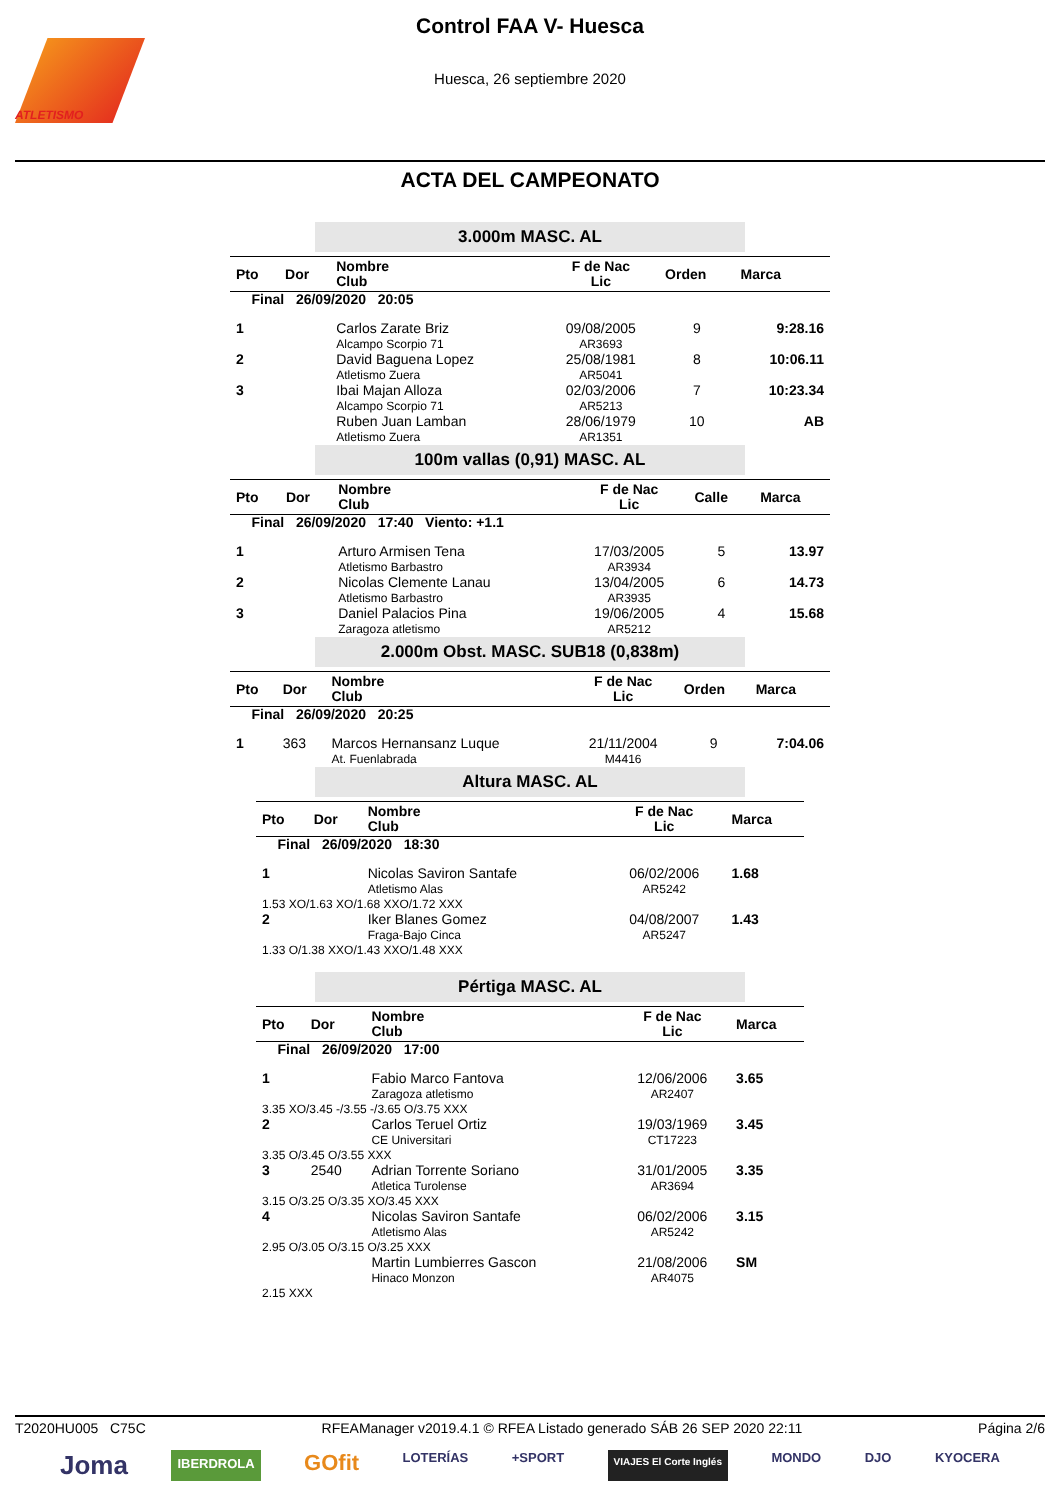ATLETISMO
Control FAA V- Huesca
Huesca, 26 septiembre 2020
ACTA DEL CAMPEONATO
3.000m MASC. AL
| Pto | Dor | Nombre Club | F de Nac Lic | Orden | Marca |
| --- | --- | --- | --- | --- | --- |
| Final 26/09/2020 20:05 | | | | | |
| 1 | | Carlos Zarate Briz Alcampo Scorpio 71 | 09/08/2005 AR3693 | 9 | 9:28.16 |
| 2 | | David Baguena Lopez Atletismo Zuera | 25/08/1981 AR5041 | 8 | 10:06.11 |
| 3 | | Ibai Majan Alloza Alcampo Scorpio 71 | 02/03/2006 AR5213 | 7 | 10:23.34 |
| | | Ruben Juan Lamban Atletismo Zuera | 28/06/1979 AR1351 | 10 | AB |
100m vallas (0,91) MASC. AL
| Pto | Dor | Nombre Club | F de Nac Lic | Calle | Marca |
| --- | --- | --- | --- | --- | --- |
| Final 26/09/2020 17:40 Viento: +1.1 | | | | | |
| 1 | | Arturo Armisen Tena Atletismo Barbastro | 17/03/2005 AR3934 | 5 | 13.97 |
| 2 | | Nicolas Clemente Lanau Atletismo Barbastro | 13/04/2005 AR3935 | 6 | 14.73 |
| 3 | | Daniel Palacios Pina Zaragoza atletismo | 19/06/2005 AR5212 | 4 | 15.68 |
2.000m Obst. MASC. SUB18 (0,838m)
| Pto | Dor | Nombre Club | F de Nac Lic | Orden | Marca |
| --- | --- | --- | --- | --- | --- |
| Final 26/09/2020 20:25 | | | | | |
| 1 | 363 | Marcos Hernansanz Luque At. Fuenlabrada | 21/11/2004 M4416 | 9 | 7:04.06 |
Altura MASC. AL
| Pto | Dor | Nombre Club | F de Nac Lic | Marca |
| --- | --- | --- | --- | --- |
| Final 26/09/2020 18:30 | | | | |
| 1 | | Nicolas Saviron Santafe Atletismo Alas | 06/02/2006 AR5242 | 1.68 |
| 1.53 XO/1.63 XO/1.68 XXO/1.72 XXX | | | | |
| 2 | | Iker Blanes Gomez Fraga-Bajo Cinca | 04/08/2007 AR5247 | 1.43 |
| 1.33 O/1.38 XXO/1.43 XXO/1.48 XXX | | | | |
Pértiga MASC. AL
| Pto | Dor | Nombre Club | F de Nac Lic | Marca |
| --- | --- | --- | --- | --- |
| Final 26/09/2020 17:00 | | | | |
| 1 | | Fabio Marco Fantova Zaragoza atletismo | 12/06/2006 AR2407 | 3.65 |
| 3.35 XO/3.45 -/3.55 -/3.65 O/3.75 XXX | | | | |
| 2 | | Carlos Teruel Ortiz CE Universitari | 19/03/1969 CT17223 | 3.45 |
| 3.35 O/3.45 O/3.55 XXX | | | | |
| 3 | 2540 | Adrian Torrente Soriano Atletica Turolense | 31/01/2005 AR3694 | 3.35 |
| 3.15 O/3.25 O/3.35 XO/3.45 XXX | | | | |
| 4 | | Nicolas Saviron Santafe Atletismo Alas | 06/02/2006 AR5242 | 3.15 |
| 2.95 O/3.05 O/3.15 O/3.25 XXX | | | | |
| | | Martin Lumbierres Gascon Hinaco Monzon | 21/08/2006 AR4075 | SM |
| 2.15 XXX | | | | |
T2020HU005 C75C RFEAManager v2019.4.1 © RFEA Listado generado SÁB 26 SEP 2020 22:11 Página 2/6
Joma IBERDROLA GOfit LOTERÍAS +SPORT VIAJES El Corte Inglés MONDO DJO KYOCERA